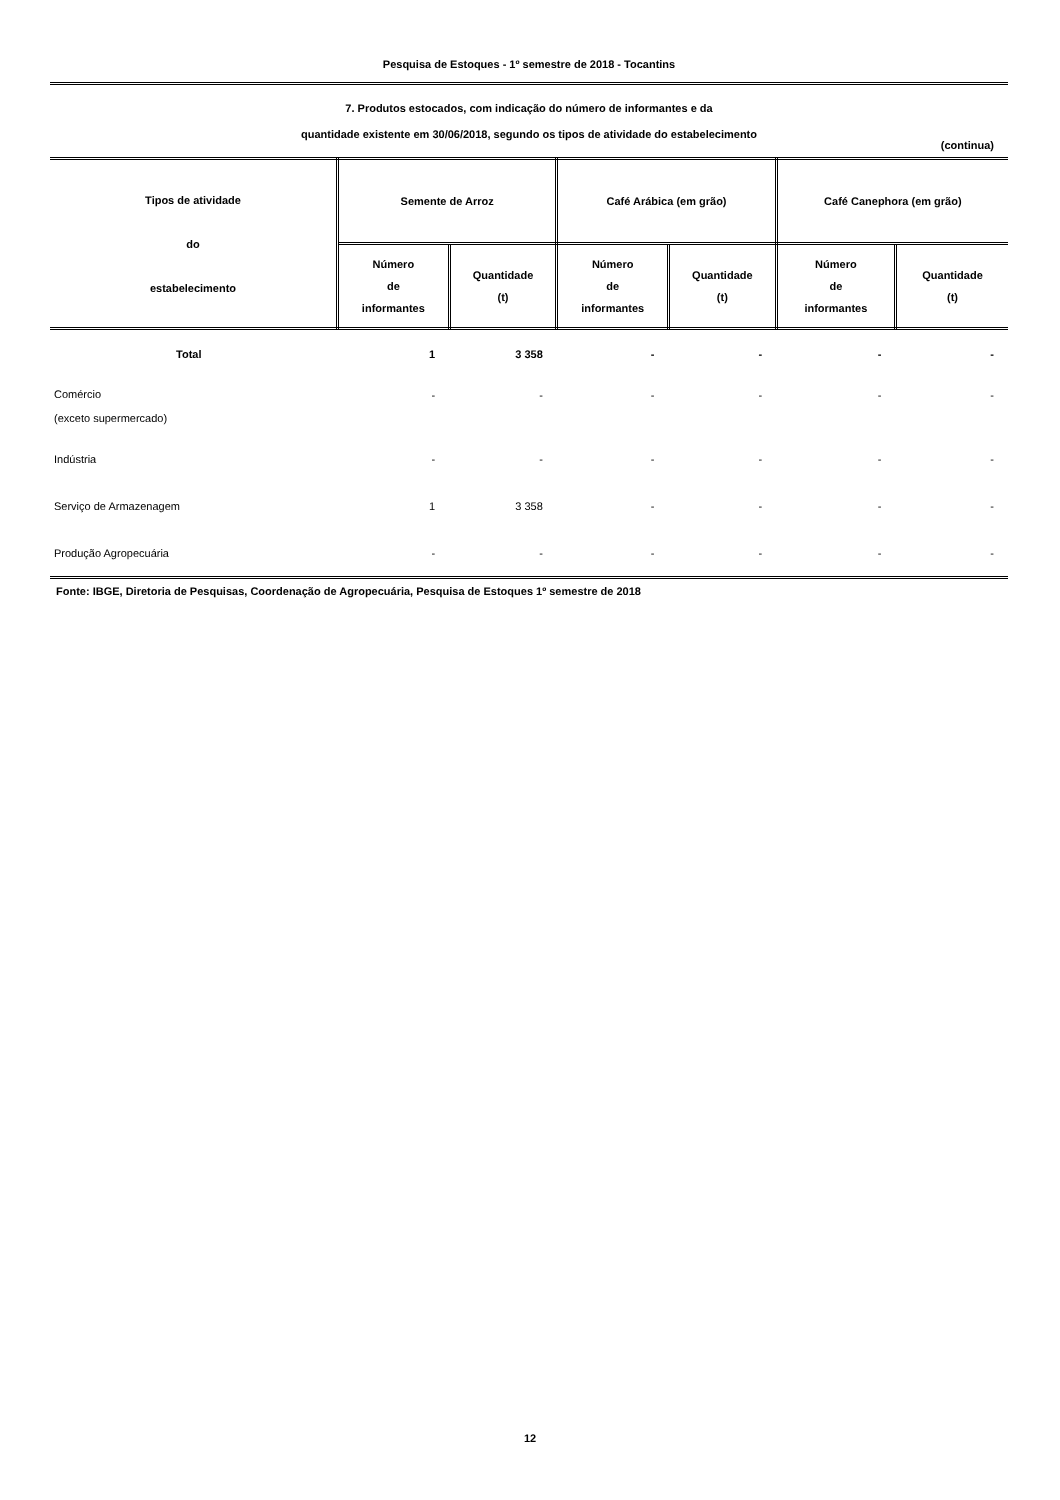Pesquisa de Estoques - 1º semestre de 2018 - Tocantins
7. Produtos estocados, com indicação do número de informantes e da
quantidade existente em 30/06/2018, segundo os tipos de atividade do estabelecimento
(continua)
| Tipos de atividade do estabelecimento | Semente de Arroz | | Café Arábica (em grão) | | Café Canephora (em grão) | |
| --- | --- | --- | --- | --- | --- | --- |
| | Número de informantes | Quantidade (t) | Número de informantes | Quantidade (t) | Número de informantes | Quantidade (t) |
| Total | 1 | 3 358 | - | - | - | - |
| Comércio (exceto supermercado) | - | - | - | - | - | - |
| Indústria | - | - | - | - | - | - |
| Serviço de Armazenagem | 1 | 3 358 | - | - | - | - |
| Produção Agropecuária | - | - | - | - | - | - |
Fonte: IBGE, Diretoria de Pesquisas, Coordenação de Agropecuária, Pesquisa de Estoques 1º semestre de 2018
12